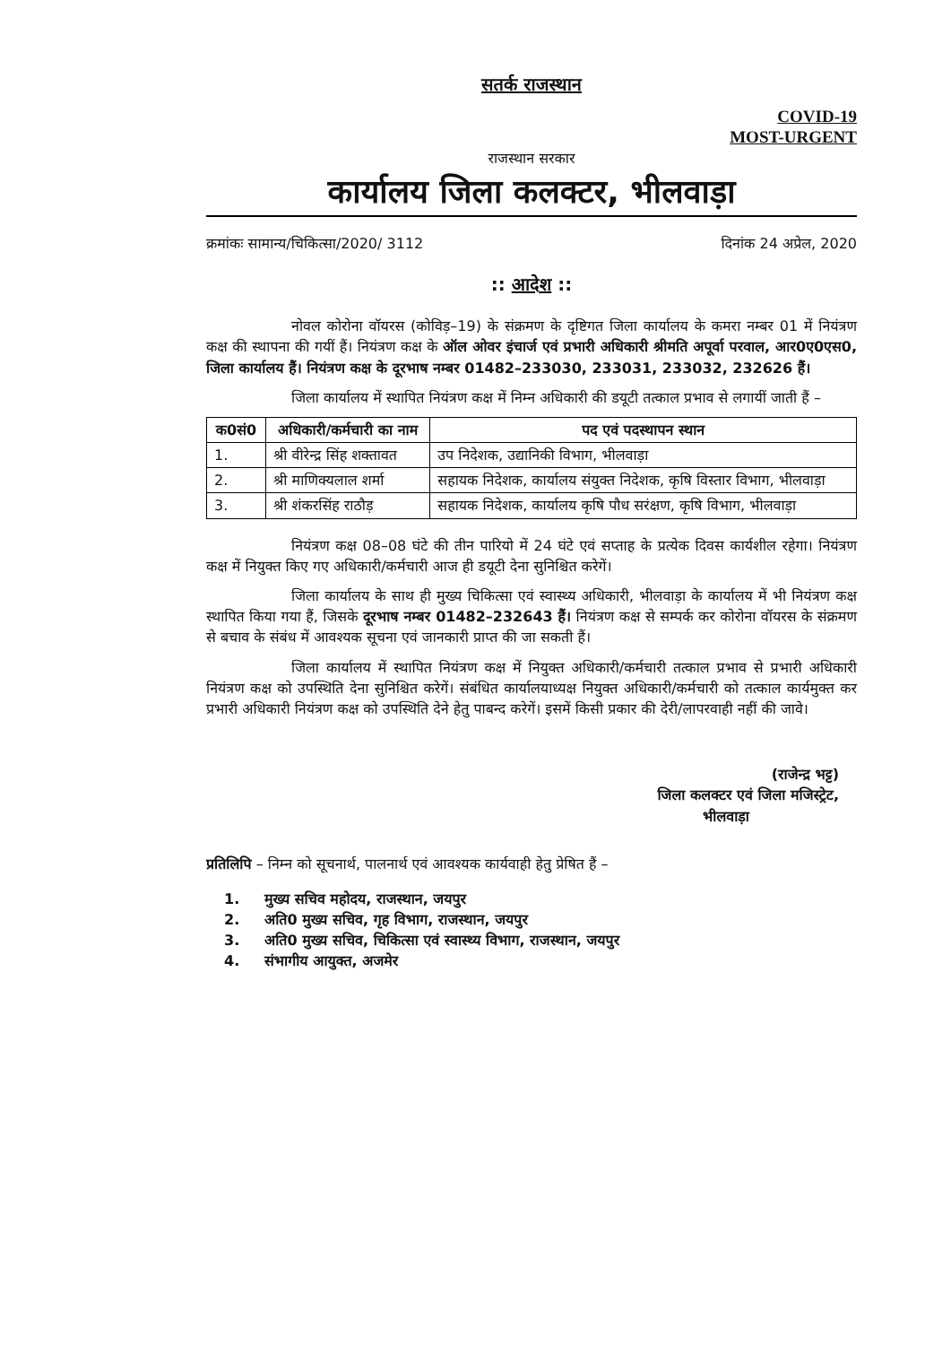सतर्क राजस्थान
COVID-19
MOST-URGENT
राजस्थान सरकार
कार्यालय जिला कलक्टर, भीलवाड़ा
क्रमांकः सामान्य/चिकित्सा/2020/ 3112 दिनांक 24 अप्रेल, 2020
:: आदेश ::
नोवल कोरोना वॉयरस (कोविड़–19) के संक्रमण के दृष्टिगत जिला कार्यालय के कमरा नम्बर 01 में नियंत्रण कक्ष की स्थापना की गयीं हैं। नियंत्रण कक्ष के ऑल ओवर इंचार्ज एवं प्रभारी अधिकारी श्रीमति अपूर्वा परवाल, आर0ए0एस0, जिला कार्यालय हैं। नियंत्रण कक्ष के दूरभाष नम्बर 01482–233030, 233031, 233032, 232626 हैं।
जिला कार्यालय में स्थापित नियंत्रण कक्ष में निम्न अधिकारी की डयूटी तत्काल प्रभाव से लगायीं जाती हैं –
| क0सं0 | अधिकारी/कर्मचारी का नाम | पद एवं पदस्थापन स्थान |
| --- | --- | --- |
| 1. | श्री वीरेन्द्र सिंह शक्तावत | उप निदेशक, उद्यानिकी विभाग, भीलवाड़ा |
| 2. | श्री माणिक्यलाल शर्मा | सहायक निदेशक, कार्यालय संयुक्त निदेशक, कृषि विस्तार विभाग, भीलवाड़ा |
| 3. | श्री शंकरसिंह राठौड़ | सहायक निदेशक, कार्यालय कृषि पौध सरंक्षण, कृषि विभाग, भीलवाड़ा |
नियंत्रण कक्ष 08–08 घंटे की तीन पारियो में 24 घंटे एवं सप्ताह के प्रत्येक दिवस कार्यशील रहेगा। नियंत्रण कक्ष में नियुक्त किए गए अधिकारी/कर्मचारी आज ही डयूटी देना सुनिश्चित करेगें।
जिला कार्यालय के साथ ही मुख्य चिकित्सा एवं स्वास्थ्य अधिकारी, भीलवाड़ा के कार्यालय में भी नियंत्रण कक्ष स्थापित किया गया हैं, जिसके दूरभाष नम्बर 01482–232643 हैं। नियंत्रण कक्ष से सम्पर्क कर कोरोना वॉयरस के संक्रमण से बचाव के संबंध में आवश्यक सूचना एवं जानकारी प्राप्त की जा सकती हैं।
जिला कार्यालय में स्थापित नियंत्रण कक्ष में नियुक्त अधिकारी/कर्मचारी तत्काल प्रभाव से प्रभारी अधिकारी नियंत्रण कक्ष को उपस्थिति देना सुनिश्चित करेगें। संबंधित कार्यालयाध्यक्ष नियुक्त अधिकारी/कर्मचारी को तत्काल कार्यमुक्त कर प्रभारी अधिकारी नियंत्रण कक्ष को उपस्थिति देने हेतु पाबन्द करेगें। इसमें किसी प्रकार की देरी/लापरवाही नहीं की जावे।
(राजेन्द्र भट्ट)
जिला कलक्टर एवं जिला मजिस्ट्रेट,
भीलवाड़ा
प्रतिलिपि – निम्न को सूचनार्थ, पालनार्थ एवं आवश्यक कार्यवाही हेतु प्रेषित हैं –
1. मुख्य सचिव महोदय, राजस्थान, जयपुर
2. अति0 मुख्य सचिव, गृह विभाग, राजस्थान, जयपुर
3. अति0 मुख्य सचिव, चिकित्सा एवं स्वास्थ्य विभाग, राजस्थान, जयपुर
4. संभागीय आयुक्त, अजमेर